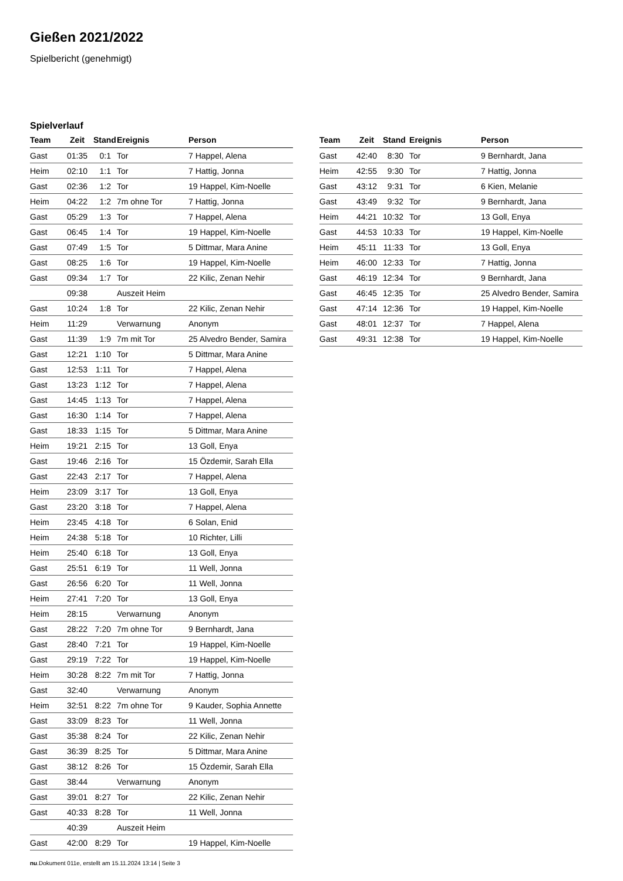Gießen 2021/2022
Spielbericht (genehmigt)
Spielverlauf
| Team | Zeit | Stand | Ereignis | Person |
| --- | --- | --- | --- | --- |
| Gast | 01:35 | 0:1 | Tor | 7 Happel, Alena |
| Heim | 02:10 | 1:1 | Tor | 7 Hattig, Jonna |
| Gast | 02:36 | 1:2 | Tor | 19 Happel, Kim-Noelle |
| Heim | 04:22 | 1:2 | 7m ohne Tor | 7 Hattig, Jonna |
| Gast | 05:29 | 1:3 | Tor | 7 Happel, Alena |
| Gast | 06:45 | 1:4 | Tor | 19 Happel, Kim-Noelle |
| Gast | 07:49 | 1:5 | Tor | 5 Dittmar, Mara Anine |
| Gast | 08:25 | 1:6 | Tor | 19 Happel, Kim-Noelle |
| Gast | 09:34 | 1:7 | Tor | 22 Kilic, Zenan Nehir |
| | 09:38 | | Auszeit Heim | |
| Gast | 10:24 | 1:8 | Tor | 22 Kilic, Zenan Nehir |
| Heim | 11:29 | | Verwarnung | Anonym |
| Gast | 11:39 | 1:9 | 7m mit Tor | 25 Alvedro Bender, Samira |
| Gast | 12:21 | 1:10 | Tor | 5 Dittmar, Mara Anine |
| Gast | 12:53 | 1:11 | Tor | 7 Happel, Alena |
| Gast | 13:23 | 1:12 | Tor | 7 Happel, Alena |
| Gast | 14:45 | 1:13 | Tor | 7 Happel, Alena |
| Gast | 16:30 | 1:14 | Tor | 7 Happel, Alena |
| Gast | 18:33 | 1:15 | Tor | 5 Dittmar, Mara Anine |
| Heim | 19:21 | 2:15 | Tor | 13 Goll, Enya |
| Gast | 19:46 | 2:16 | Tor | 15 Özdemir, Sarah Ella |
| Gast | 22:43 | 2:17 | Tor | 7 Happel, Alena |
| Heim | 23:09 | 3:17 | Tor | 13 Goll, Enya |
| Gast | 23:20 | 3:18 | Tor | 7 Happel, Alena |
| Heim | 23:45 | 4:18 | Tor | 6 Solan, Enid |
| Heim | 24:38 | 5:18 | Tor | 10 Richter, Lilli |
| Heim | 25:40 | 6:18 | Tor | 13 Goll, Enya |
| Gast | 25:51 | 6:19 | Tor | 11 Well, Jonna |
| Gast | 26:56 | 6:20 | Tor | 11 Well, Jonna |
| Heim | 27:41 | 7:20 | Tor | 13 Goll, Enya |
| Heim | 28:15 | | Verwarnung | Anonym |
| Gast | 28:22 | 7:20 | 7m ohne Tor | 9 Bernhardt, Jana |
| Gast | 28:40 | 7:21 | Tor | 19 Happel, Kim-Noelle |
| Gast | 29:19 | 7:22 | Tor | 19 Happel, Kim-Noelle |
| Heim | 30:28 | 8:22 | 7m mit Tor | 7 Hattig, Jonna |
| Gast | 32:40 | | Verwarnung | Anonym |
| Heim | 32:51 | 8:22 | 7m ohne Tor | 9 Kauder, Sophia Annette |
| Gast | 33:09 | 8:23 | Tor | 11 Well, Jonna |
| Gast | 35:38 | 8:24 | Tor | 22 Kilic, Zenan Nehir |
| Gast | 36:39 | 8:25 | Tor | 5 Dittmar, Mara Anine |
| Gast | 38:12 | 8:26 | Tor | 15 Özdemir, Sarah Ella |
| Gast | 38:44 | | Verwarnung | Anonym |
| Gast | 39:01 | 8:27 | Tor | 22 Kilic, Zenan Nehir |
| Gast | 40:33 | 8:28 | Tor | 11 Well, Jonna |
| | 40:39 | | Auszeit Heim | |
| Gast | 42:00 | 8:29 | Tor | 19 Happel, Kim-Noelle |
| Team | Zeit | Stand | Ereignis | Person |
| --- | --- | --- | --- | --- |
| Gast | 42:40 | 8:30 | Tor | 9 Bernhardt, Jana |
| Heim | 42:55 | 9:30 | Tor | 7 Hattig, Jonna |
| Gast | 43:12 | 9:31 | Tor | 6 Kien, Melanie |
| Gast | 43:49 | 9:32 | Tor | 9 Bernhardt, Jana |
| Heim | 44:21 | 10:32 | Tor | 13 Goll, Enya |
| Gast | 44:53 | 10:33 | Tor | 19 Happel, Kim-Noelle |
| Heim | 45:11 | 11:33 | Tor | 13 Goll, Enya |
| Heim | 46:00 | 12:33 | Tor | 7 Hattig, Jonna |
| Gast | 46:19 | 12:34 | Tor | 9 Bernhardt, Jana |
| Gast | 46:45 | 12:35 | Tor | 25 Alvedro Bender, Samira |
| Gast | 47:14 | 12:36 | Tor | 19 Happel, Kim-Noelle |
| Gast | 48:01 | 12:37 | Tor | 7 Happel, Alena |
| Gast | 49:31 | 12:38 | Tor | 19 Happel, Kim-Noelle |
nu.Dokument 011e, erstellt am 15.11.2024 13:14 | Seite 3